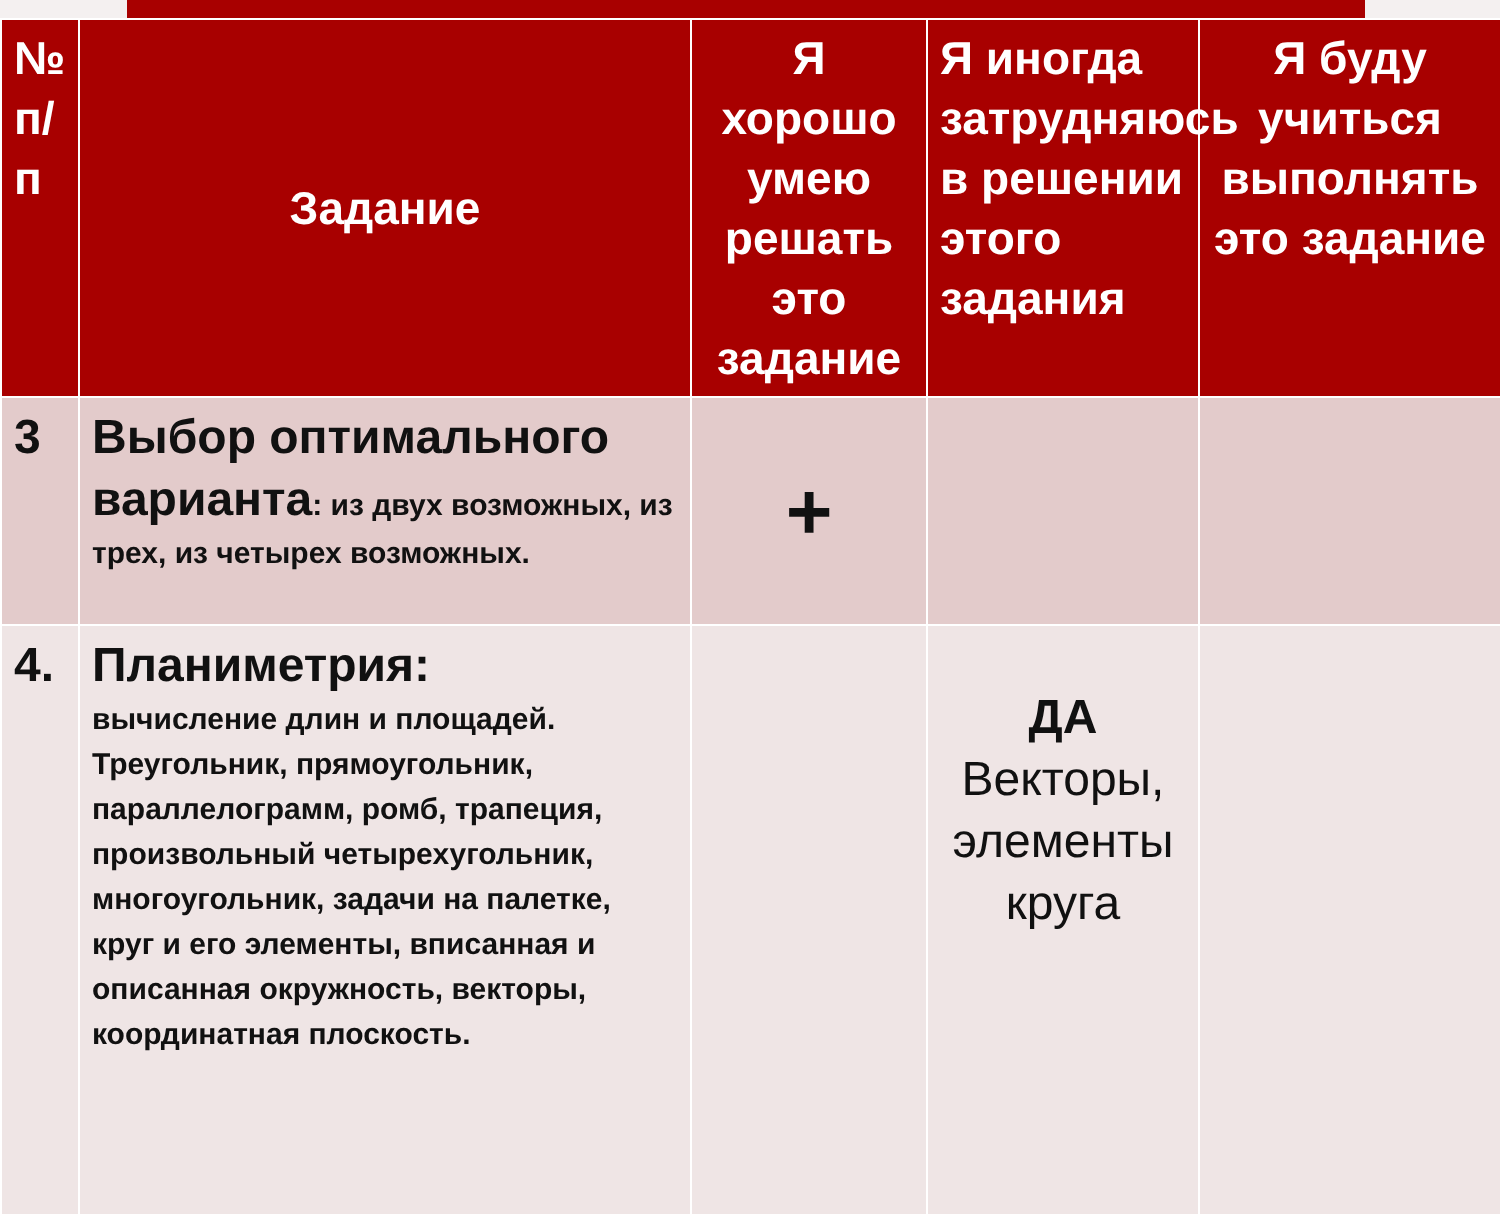| № п/ п | Задание | Я хорошо умею решать это задание | Я иногда затрудняюсь в решении этого задания | Я буду учиться выполнять это задание |
| --- | --- | --- | --- | --- |
| 3 | Выбор оптимального варианта : из двух возможных, из трех, из четырех возможных. | + | | |
| 4. | Планиметрия: вычисление длин и площадей. Треугольник, прямоугольник, параллелограмм, ромб, трапеция, произвольный четырехугольник, многоугольник, задачи на палетке, круг и его элементы, вписанная и описанная окружность, векторы, координатная плоскость. | | ДА Векторы, элементы круга | |